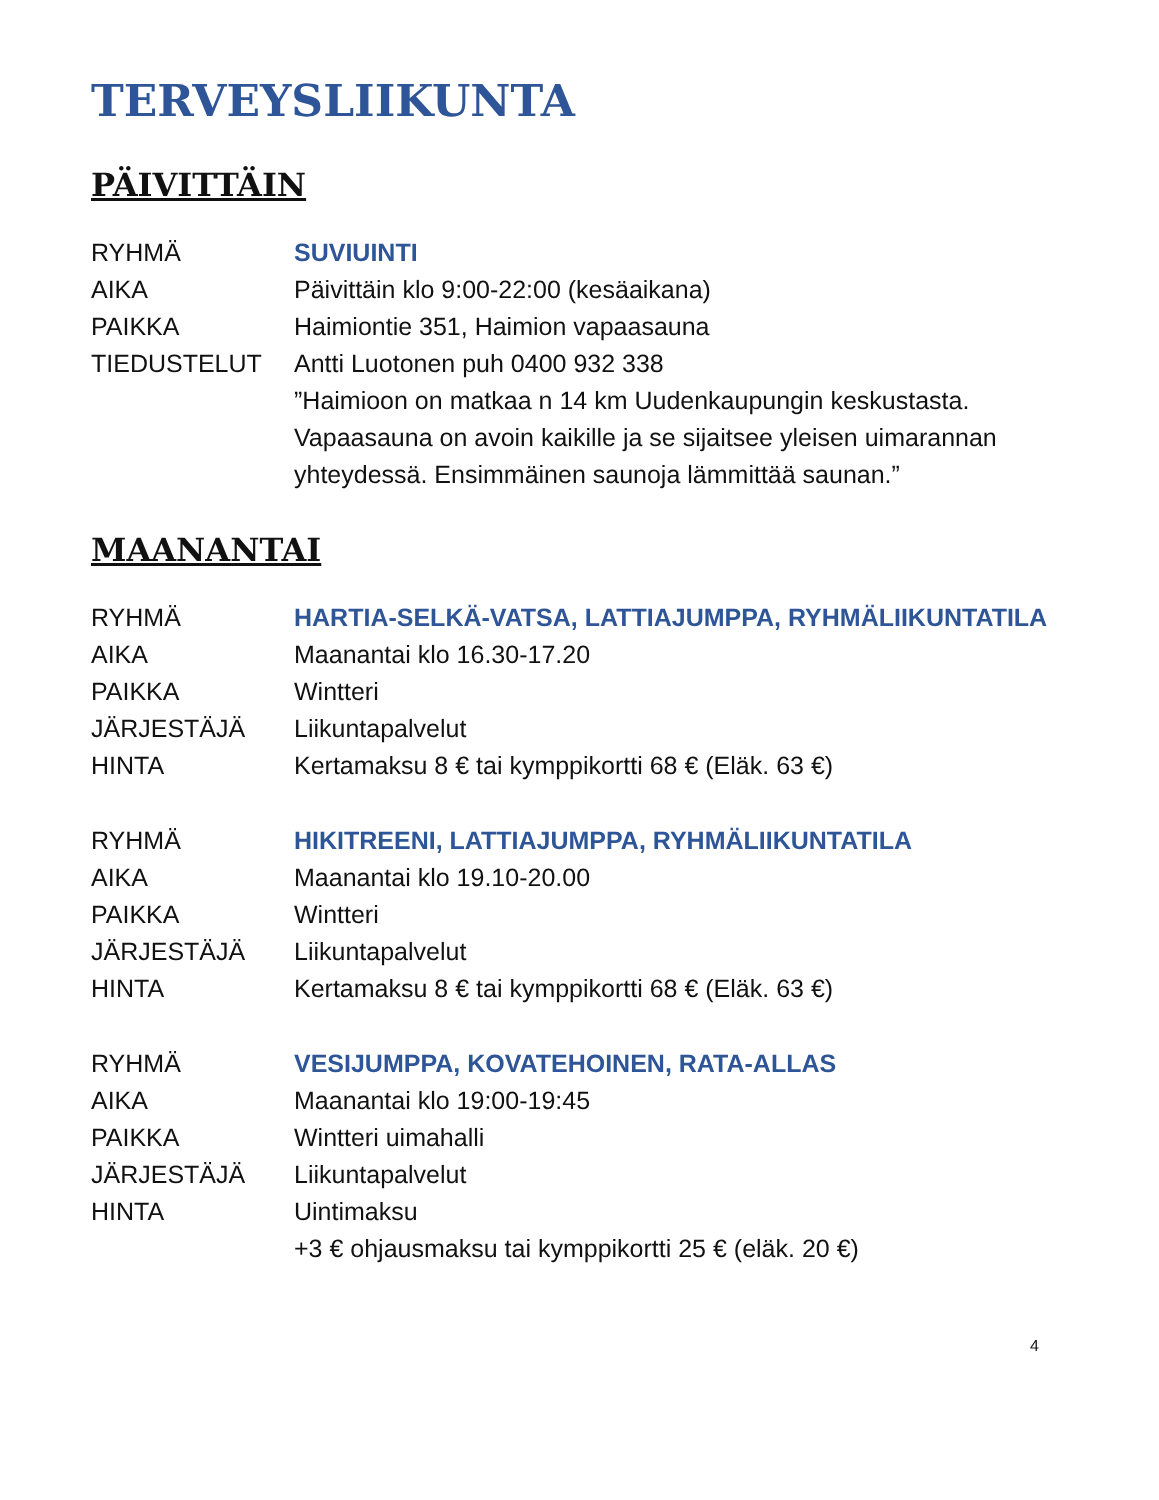TERVEYSLIIKUNTA
PÄIVITTÄIN
| RYHMÄ | SUVIUINTI |
| AIKA | Päivittäin klo 9:00-22:00 (kesäaikana) |
| PAIKKA | Haimiontie 351, Haimion vapaasauna |
| TIEDUSTELUT | Antti Luotonen puh 0400 932 338 ”Haimioon on matkaa n 14 km Uudenkaupungin keskustasta. Vapaasauna on avoin kaikille ja se sijaitsee yleisen uimarannan yhteydessä. Ensimmäinen saunoja lämmittää saunan.” |
MAANANTAI
| RYHMÄ | HARTIA-SELKÄ-VATSA, LATTIAJUMPPA, RYHMÄLIIKUNTATILA |
| AIKA | Maanantai klo 16.30-17.20 |
| PAIKKA | Wintteri |
| JÄRJESTÄJÄ | Liikuntapalvelut |
| HINTA | Kertamaksu 8 € tai kymppikortti 68 € (Eläk. 63 €) |
| RYHMÄ | HIKITREENI, LATTIAJUMPPA, RYHMÄLIIKUNTATILA |
| AIKA | Maanantai klo 19.10-20.00 |
| PAIKKA | Wintteri |
| JÄRJESTÄJÄ | Liikuntapalvelut |
| HINTA | Kertamaksu 8 € tai kymppikortti 68 € (Eläk. 63 €) |
| RYHMÄ | VESIJUMPPA, KOVATEHOINEN, RATA-ALLAS |
| AIKA | Maanantai klo 19:00-19:45 |
| PAIKKA | Wintteri uimahalli |
| JÄRJESTÄJÄ | Liikuntapalvelut |
| HINTA | Uintimaksu +3 € ohjausmaksu tai kymppikortti 25 € (eläk. 20 €) |
4